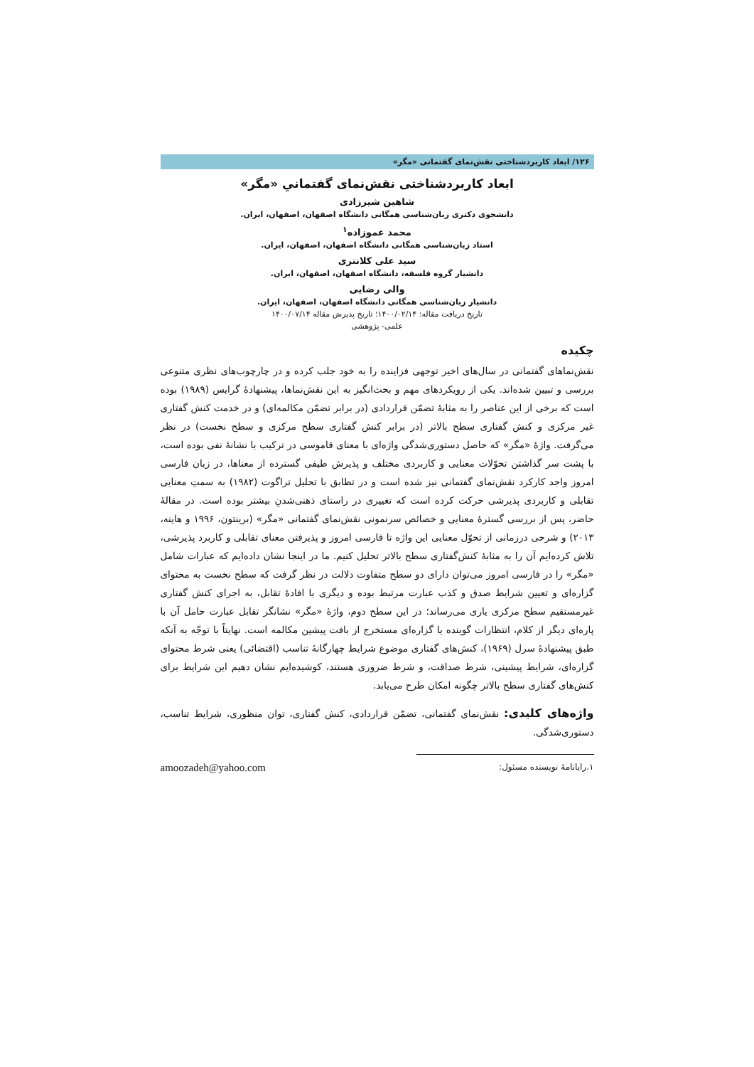۱۲۶/ ابعاد کاربردشناختی نقش‌نمای گفتمانی «مگر»
ابعاد کاربردشناختی نقش‌نمای گفتمانیِ «مگر»
شاهین شیرزادی
دانشجوی دکتری زبان‌شناسی همگانی دانشگاه اصفهان، اصفهان، ایران.
محمد عموزاده<sup>۱</sup>
استاد زبان‌شناسی همگانی دانشگاه اصفهان، اصفهان، ایران.
سید علی کلانتری
دانشیار گروه فلسفه، دانشگاه اصفهان، اصفهان، ایران.
والی رضایی
دانشیار زبان‌شناسی همگانی دانشگاه اصفهان، اصفهان، ایران.
تاریخ دریافت مقاله: ۱۴۰۰/۰۲/۱۴؛ تاریخ پذیرش مقاله ۱۴۰۰/۰۷/۱۴
علمی- پژوهشی
چکیده
نقش‌نماهای گفتمانی در سال‌های اخیر توجهی فزاینده را به خود جلب کرده و در چارچوب‌های نظری متنوعی بررسی و تبیین شده‌اند. یکی از رویکردهای مهم و بحث‌انگیز به این نقش‌نماها، پیشنهادۀ گرایس (۱۹۸۹) بوده است که برخی از این عناصر را به مثابۀ تضمّن قراردادی (در برابر تضمّن مکالمه‌ای) و در خدمت کنش گفتاری غیر مرکزی و کنش گفتاری سطح بالاتر (در برابر کنش گفتاری سطح مرکزی و سطح نخست) در نظر می‌گرفت. واژۀ «مگر» که حاصل دستوری‌شدگی واژه‌ای با معنای قاموسی در ترکیب با نشانۀ نفی بوده است، با پشت سر گذاشتن تحوّلات معنایی و کاربردی مختلف و پذیرش طیفی گسترده از معناها، در زبان فارسی امروز واجد کارکرد نقش‌نمای گفتمانی نیز شده است و در تطابق با تحلیل تراگوت (۱۹۸۲) به سمتِ معنایی تقابلی و کاربردی پذیرشی حرکت کرده است که تغییری در راستای ذهنی‌شدنِ بیشتر بوده است. در مقالۀ حاضر، پس از بررسی گسترۀ معنایی و خصائص سرنمونی نقش‌نمای گفتمانی «مگر» (برینتون، ۱۹۹۶ و هاینه، ۲۰۱۳) و شرحی درزمانی از تحوّل معنایی این واژه تا فارسی امروز و پذیرفتن معنای تقابلی و کاربرد پذیرشی، تلاش کرده‌ایم آن را به مثابۀ کنش‌گفتاری سطح بالاتر تحلیل کنیم. ما در اینجا نشان داده‌ایم که عبارات شامل «مگر» را در فارسی امروز می‌توان دارای دو سطح متفاوت دلالت در نظر گرفت که سطح نخست به محتوای گزاره‌ای و تعیین شرایط صدق و کذب عبارت مرتبط بوده و دیگری با افادۀ تقابل، به اجرای کنش گفتاری غیرمستقیم سطح مرکزی یاری می‌رساند؛ در این سطح دوم، واژۀ «مگر» نشانگر تقابل عبارت حامل آن با پاره‌ای دیگر از کلام، انتظارات گوینده یا گزاره‌ای مستخرج از بافت پیشین مکالمه است. نهایتاً با توجّه به آنکه طبق پیشنهادۀ سرل (۱۹۶۹)، کنش‌های گفتاری موضوع شرایط چهارگانۀ تناسب (اقتضائی) یعنی شرط محتوای گزاره‌ای، شرایط پیشینی، شرط صداقت، و شرط ضروری هستند، کوشیده‌ایم نشان دهیم این شرایط برای کنش‌های گفتاری سطح بالاتر چگونه امکان طرح می‌یابد.
واژه‌های کلیدی: نقش‌نمای گفتمانی، تضمّن قراردادی، کنش گفتاری، توان منظوری، شرایط تناسب، دستوری‌شدگی.
۱.رایانامۀ نویسنده مسئول: amoozadeh@yahoo.com